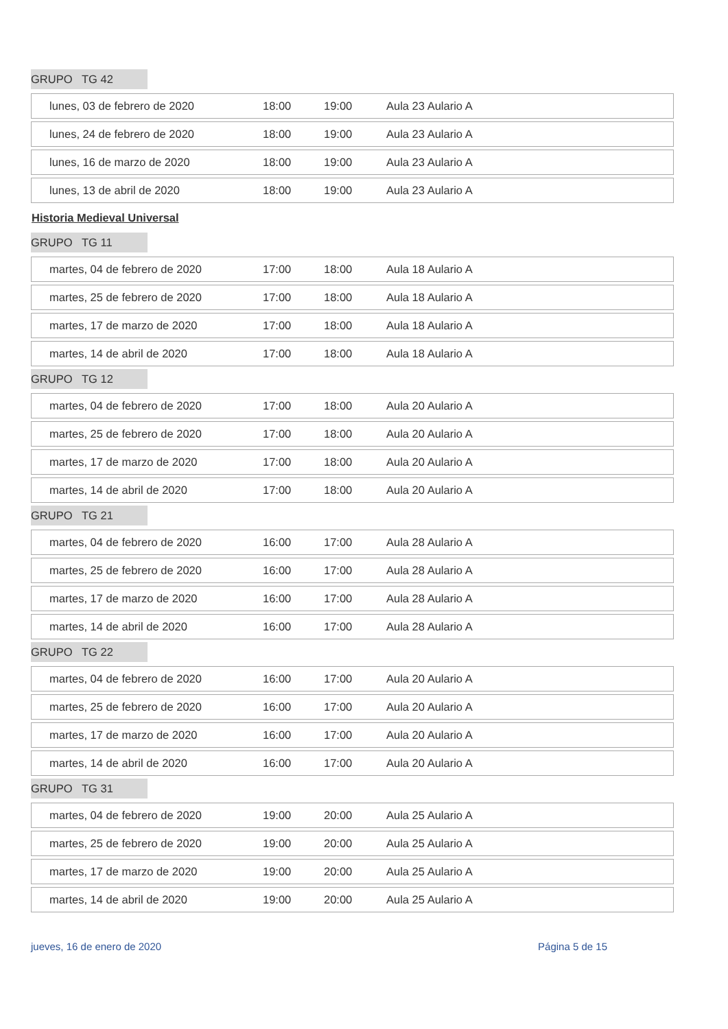GRUPO TG 42
| lunes, 03 de febrero de 2020 | 18:00 | 19:00 | Aula 23 Aulario A |
| lunes, 24 de febrero de 2020 | 18:00 | 19:00 | Aula 23 Aulario A |
| lunes, 16 de marzo de 2020 | 18:00 | 19:00 | Aula 23 Aulario A |
| lunes, 13 de abril de 2020 | 18:00 | 19:00 | Aula 23 Aulario A |
Historia Medieval Universal
GRUPO TG 11
| martes, 04 de febrero de 2020 | 17:00 | 18:00 | Aula 18 Aulario A |
| martes, 25 de febrero de 2020 | 17:00 | 18:00 | Aula 18 Aulario A |
| martes, 17 de marzo de 2020 | 17:00 | 18:00 | Aula 18 Aulario A |
| martes, 14 de abril de 2020 | 17:00 | 18:00 | Aula 18 Aulario A |
GRUPO TG 12
| martes, 04 de febrero de 2020 | 17:00 | 18:00 | Aula 20 Aulario A |
| martes, 25 de febrero de 2020 | 17:00 | 18:00 | Aula 20 Aulario A |
| martes, 17 de marzo de 2020 | 17:00 | 18:00 | Aula 20 Aulario A |
| martes, 14 de abril de 2020 | 17:00 | 18:00 | Aula 20 Aulario A |
GRUPO TG 21
| martes, 04 de febrero de 2020 | 16:00 | 17:00 | Aula 28 Aulario A |
| martes, 25 de febrero de 2020 | 16:00 | 17:00 | Aula 28 Aulario A |
| martes, 17 de marzo de 2020 | 16:00 | 17:00 | Aula 28 Aulario A |
| martes, 14 de abril de 2020 | 16:00 | 17:00 | Aula 28 Aulario A |
GRUPO TG 22
| martes, 04 de febrero de 2020 | 16:00 | 17:00 | Aula 20 Aulario A |
| martes, 25 de febrero de 2020 | 16:00 | 17:00 | Aula 20 Aulario A |
| martes, 17 de marzo de 2020 | 16:00 | 17:00 | Aula 20 Aulario A |
| martes, 14 de abril de 2020 | 16:00 | 17:00 | Aula 20 Aulario A |
GRUPO TG 31
| martes, 04 de febrero de 2020 | 19:00 | 20:00 | Aula 25 Aulario A |
| martes, 25 de febrero de 2020 | 19:00 | 20:00 | Aula 25 Aulario A |
| martes, 17 de marzo de 2020 | 19:00 | 20:00 | Aula 25 Aulario A |
| martes, 14 de abril de 2020 | 19:00 | 20:00 | Aula 25 Aulario A |
jueves, 16 de enero de 2020 Página 5 de 15